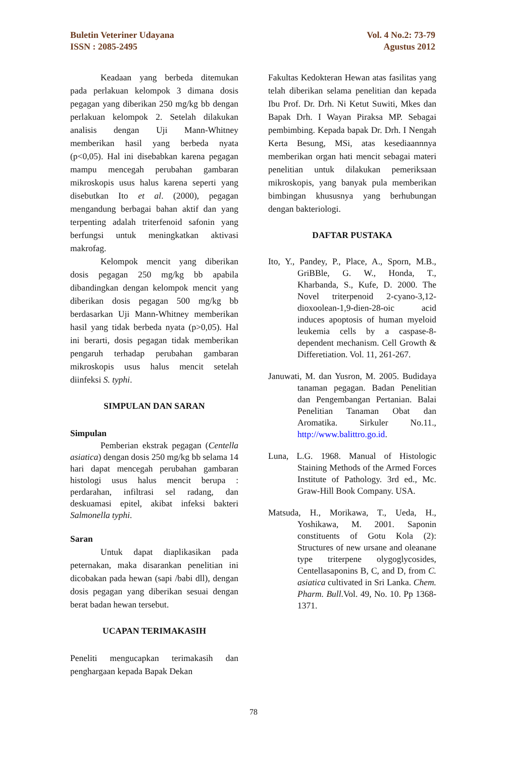Buletin Veteriner Udayana
ISSN : 2085-2495
Vol. 4 No.2: 73-79
Agustus 2012
Keadaan yang berbeda ditemukan pada perlakuan kelompok 3 dimana dosis pegagan yang diberikan 250 mg/kg bb dengan perlakuan kelompok 2. Setelah dilakukan analisis dengan Uji Mann-Whitney memberikan hasil yang berbeda nyata (p<0,05). Hal ini disebabkan karena pegagan mampu mencegah perubahan gambaran mikroskopis usus halus karena seperti yang disebutkan Ito et al. (2000), pegagan mengandung berbagai bahan aktif dan yang terpenting adalah triterfenoid safonin yang berfungsi untuk meningkatkan aktivasi makrofag.
Kelompok mencit yang diberikan dosis pegagan 250 mg/kg bb apabila dibandingkan dengan kelompok mencit yang diberikan dosis pegagan 500 mg/kg bb berdasarkan Uji Mann-Whitney memberikan hasil yang tidak berbeda nyata (p>0,05). Hal ini berarti, dosis pegagan tidak memberikan pengaruh terhadap perubahan gambaran mikroskopis usus halus mencit setelah diinfeksi S. typhi.
SIMPULAN DAN SARAN
Simpulan
Pemberian ekstrak pegagan (Centella asiatica) dengan dosis 250 mg/kg bb selama 14 hari dapat mencegah perubahan gambaran histologi usus halus mencit berupa : perdarahan, infiltrasi sel radang, dan deskuamasi epitel, akibat infeksi bakteri Salmonella typhi.
Saran
Untuk dapat diaplikasikan pada peternakan, maka disarankan penelitian ini dicobakan pada hewan (sapi /babi dll), dengan dosis pegagan yang diberikan sesuai dengan berat badan hewan tersebut.
UCAPAN TERIMAKASIH
Peneliti mengucapkan terimakasih dan penghargaan kepada Bapak Dekan
Fakultas Kedokteran Hewan atas fasilitas yang telah diberikan selama penelitian dan kepada Ibu Prof. Dr. Drh. Ni Ketut Suwiti, Mkes dan Bapak Drh. I Wayan Piraksa MP. Sebagai pembimbing. Kepada bapak Dr. Drh. I Nengah Kerta Besung, MSi, atas kesediaannnya memberikan organ hati mencit sebagai materi penelitian untuk dilakukan pemeriksaan mikroskopis, yang banyak pula memberikan bimbingan khususnya yang berhubungan dengan bakteriologi.
DAFTAR PUSTAKA
Ito, Y., Pandey, P., Place, A., Sporn, M.B., GriBBle, G. W., Honda, T., Kharbanda, S., Kufe, D. 2000. The Novel triterpenoid 2-cyano-3,12-dioxoolean-1,9-dien-28-oic acid induces apoptosis of human myeloid leukemia cells by a caspase-8-dependent mechanism. Cell Growth & Differetiation. Vol. 11, 261-267.
Januwati, M. dan Yusron, M. 2005. Budidaya tanaman pegagan. Badan Penelitian dan Pengembangan Pertanian. Balai Penelitian Tanaman Obat dan Aromatika. Sirkuler No.11., http://www.balittro.go.id.
Luna, L.G. 1968. Manual of Histologic Staining Methods of the Armed Forces Institute of Pathology. 3rd ed., Mc. Graw-Hill Book Company. USA.
Matsuda, H., Morikawa, T., Ueda, H., Yoshikawa, M. 2001. Saponin constituents of Gotu Kola (2): Structures of new ursane and oleanane type triterpene olygoglycosides, Centellasaponins B, C, and D, from C. asiatica cultivated in Sri Lanka. Chem. Pharm. Bull.Vol. 49, No. 10. Pp 1368-1371.
78